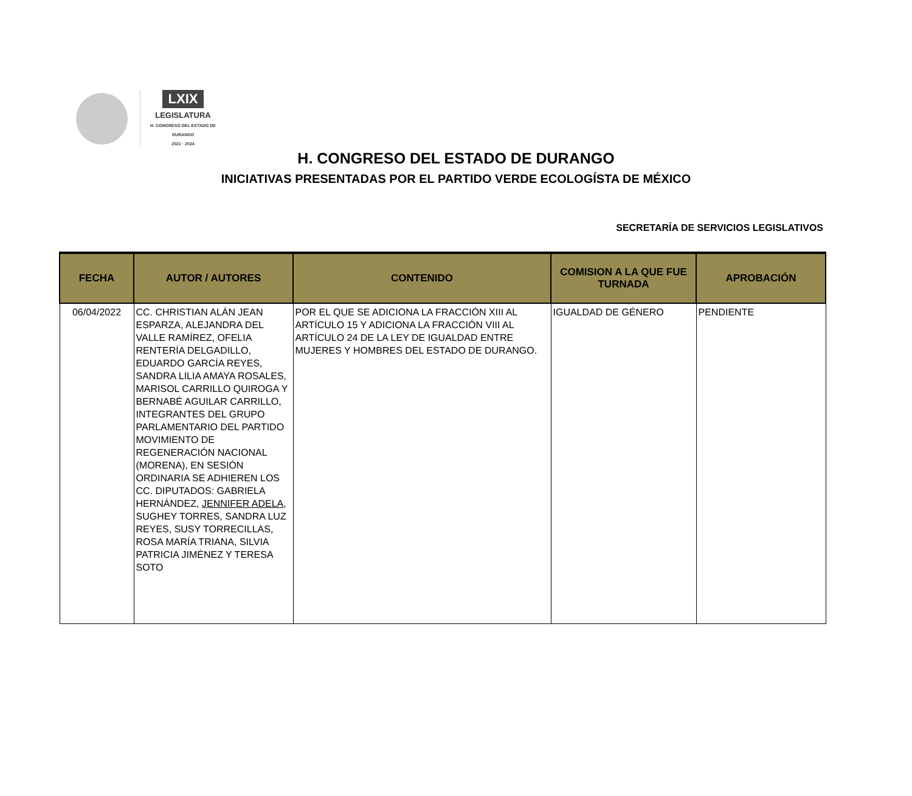LXIX
LEGISLATURA
H. CONGRESO DEL ESTADO DE DURANGO
2021 · 2024
H. CONGRESO DEL ESTADO DE DURANGO
INICIATIVAS PRESENTADAS POR EL PARTIDO VERDE ECOLOGÍSTA DE MÉXICO
SECRETARÍA DE SERVICIOS LEGISLATIVOS
| FECHA | AUTOR / AUTORES | CONTENIDO | COMISION A LA QUE FUE TURNADA | APROBACIÓN |
| --- | --- | --- | --- | --- |
| 06/04/2022 | CC. CHRISTIAN ALÁN JEAN ESPARZA, ALEJANDRA DEL VALLE RAMÍREZ, OFELIA RENTERÍA DELGADILLO, EDUARDO GARCÍA REYES, SANDRA LILIA AMAYA ROSALES, MARISOL CARRILLO QUIROGA Y BERNABÉ AGUILAR CARRILLO, INTEGRANTES DEL GRUPO PARLAMENTARIO DEL PARTIDO MOVIMIENTO DE REGENERACIÓN NACIONAL (MORENA), EN SESIÓN ORDINARIA SE ADHIEREN LOS CC. DIPUTADOS: GABRIELA HERNÁNDEZ, JENNIFER ADELA , SUGHEY TORRES, SANDRA LUZ REYES, SUSY TORRECILLAS, ROSA MARÍA TRIANA, SILVIA PATRICIA JIMÉNEZ Y TERESA SOTO | POR EL QUE SE ADICIONA LA FRACCIÓN XIII AL ARTÍCULO 15 Y ADICIONA LA FRACCIÓN VIII AL ARTÍCULO 24 DE LA LEY DE IGUALDAD ENTRE MUJERES Y HOMBRES DEL ESTADO DE DURANGO. | IGUALDAD DE GÉNERO | PENDIENTE |